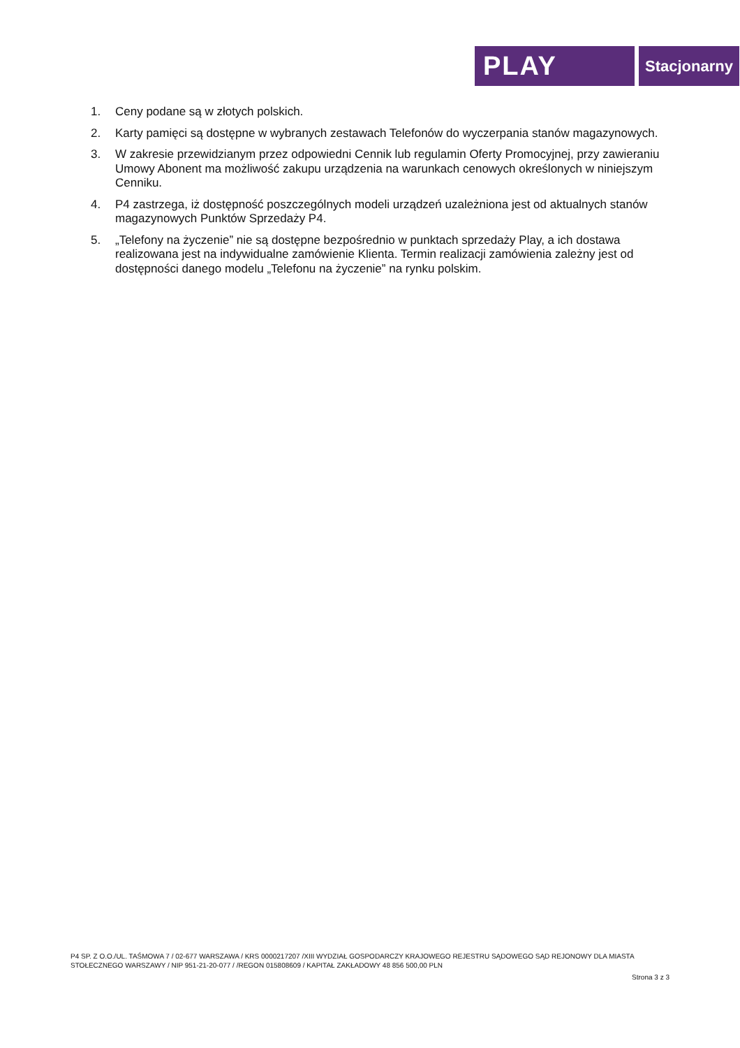PLAY
Stacjonarny
1. Ceny podane są w złotych polskich.
2. Karty pamięci są dostępne w wybranych zestawach Telefonów do wyczerpania stanów magazynowych.
3. W zakresie przewidzianym przez odpowiedni Cennik lub regulamin Oferty Promocyjnej, przy zawieraniu Umowy Abonent ma możliwość zakupu urządzenia na warunkach cenowych określonych w niniejszym Cenniku.
4. P4 zastrzega, iż dostępność poszczególnych modeli urządzeń uzależniona jest od aktualnych stanów magazynowych Punktów Sprzedaży P4.
5. „Telefony na życzenie” nie są dostępne bezpośrednio w punktach sprzedaży Play, a ich dostawa realizowana jest na indywidualne zamówienie Klienta. Termin realizacji zamówienia zależny jest od dostępności danego modelu „Telefonu na życzenie” na rynku polskim.
P4 SP. Z O.O./UL. TAŚMOWA 7 / 02-677 WARSZAWA / KRS 0000217207 /XIII WYDZIAŁ GOSPODARCZY KRAJOWEGO REJESTRU SĄDOWEGO SĄD REJONOWY DLA MIASTA STOŁECZNEGO WARSZAWY / NIP 951-21-20-077 / /REGON 015808609 / KAPITAŁ ZAKŁADOWY 48 856 500,00 PLN
Strona 3 z 3